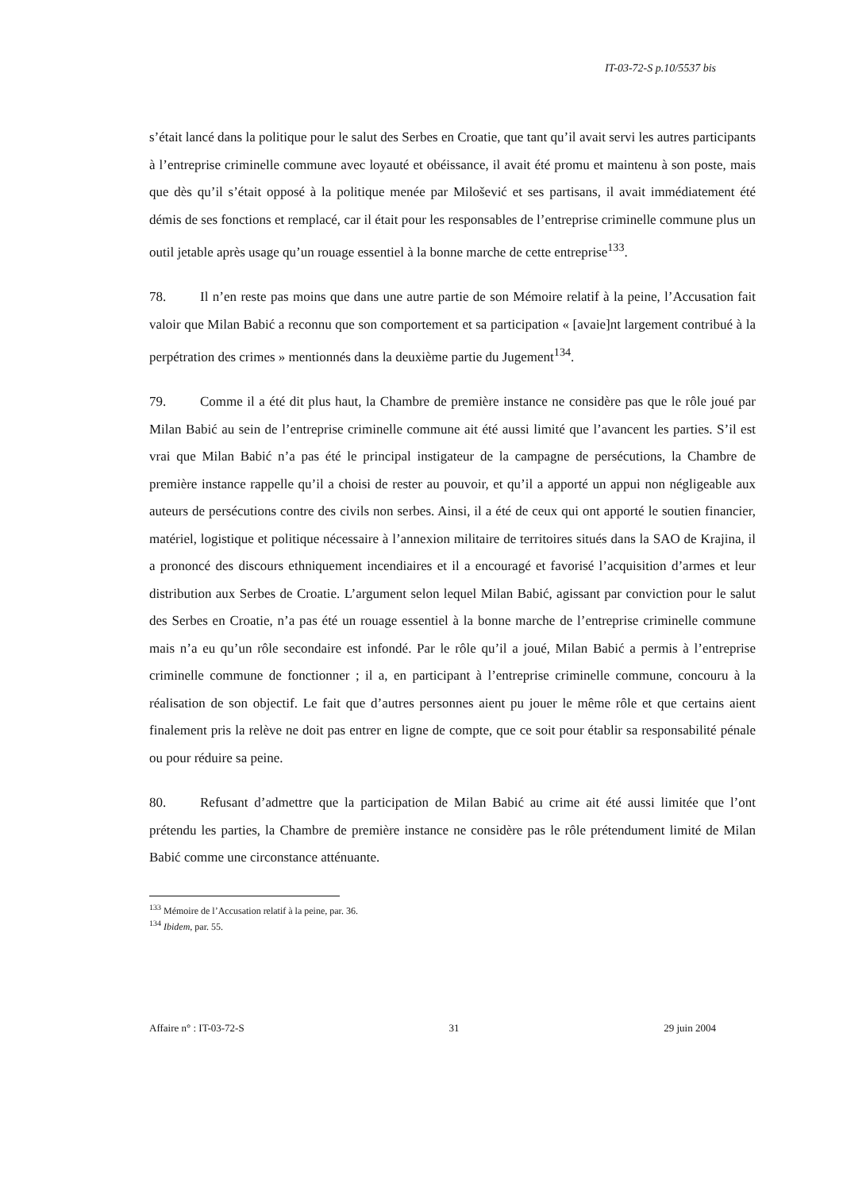IT-03-72-S p.10/5537 bis
s’était lancé dans la politique pour le salut des Serbes en Croatie, que tant qu’il avait servi les autres participants à l’entreprise criminelle commune avec loyauté et obéissance, il avait été promu et maintenu à son poste, mais que dès qu’il s’était opposé à la politique menée par Milošević et ses partisans, il avait immédiatement été démis de ses fonctions et remplacé, car il était pour les responsables de l’entreprise criminelle commune plus un outil jetable après usage qu’un rouage essentiel à la bonne marche de cette entreprise<sup>133</sup>.
78. Il n’en reste pas moins que dans une autre partie de son Mémoire relatif à la peine, l’Accusation fait valoir que Milan Babić a reconnu que son comportement et sa participation « [avaie]nt largement contribué à la perpétration des crimes » mentionnés dans la deuxième partie du Jugement<sup>134</sup>.
79. Comme il a été dit plus haut, la Chambre de première instance ne considère pas que le rôle joué par Milan Babić au sein de l’entreprise criminelle commune ait été aussi limité que l’avancent les parties. S’il est vrai que Milan Babić n’a pas été le principal instigateur de la campagne de persécutions, la Chambre de première instance rappelle qu’il a choisi de rester au pouvoir, et qu’il a apporté un appui non négligeable aux auteurs de persécutions contre des civils non serbes. Ainsi, il a été de ceux qui ont apporté le soutien financier, matériel, logistique et politique nécessaire à l’annexion militaire de territoires situés dans la SAO de Krajina, il a prononcé des discours ethniquement incendiaires et il a encouragé et favorisé l’acquisition d’armes et leur distribution aux Serbes de Croatie. L’argument selon lequel Milan Babić, agissant par conviction pour le salut des Serbes en Croatie, n’a pas été un rouage essentiel à la bonne marche de l’entreprise criminelle commune mais n’a eu qu’un rôle secondaire est infondé. Par le rôle qu’il a joué, Milan Babić a permis à l’entreprise criminelle commune de fonctionner ; il a, en participant à l’entreprise criminelle commune, concouru à la réalisation de son objectif. Le fait que d’autres personnes aient pu jouer le même rôle et que certains aient finalement pris la relève ne doit pas entrer en ligne de compte, que ce soit pour établir sa responsabilité pénale ou pour réduire sa peine.
80. Refusant d’admettre que la participation de Milan Babić au crime ait été aussi limitée que l’ont prétendu les parties, la Chambre de première instance ne considère pas le rôle prétendument limité de Milan Babić comme une circonstance atténuante.
<sup>133</sup> Mémoire de l’Accusation relatif à la peine, par. 36.
<sup>134</sup> Ibidem, par. 55.
Affaire n° : IT-03-72-S 31 29 juin 2004